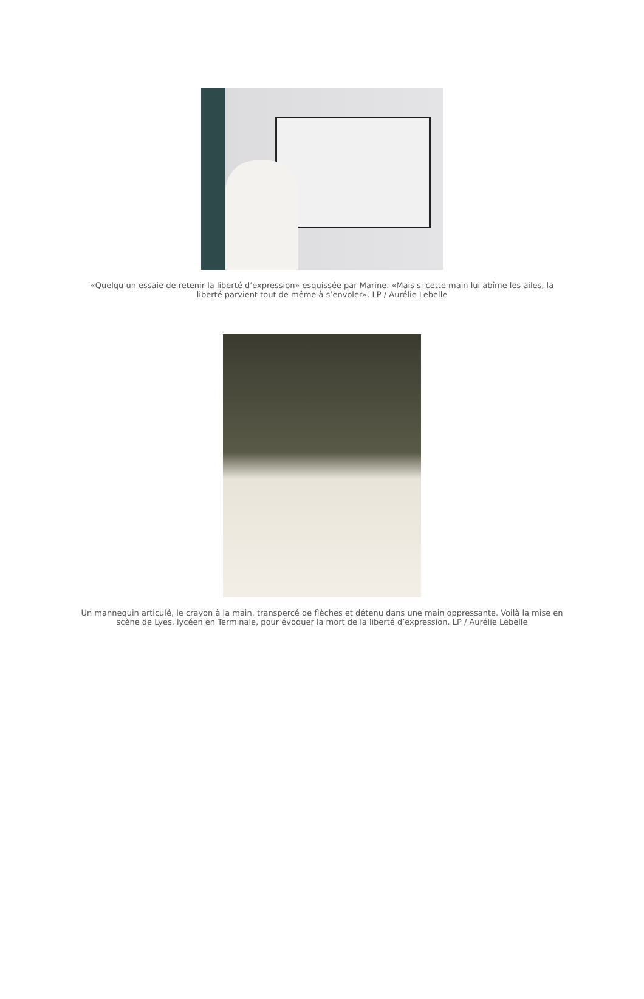«Quelqu’un essaie de retenir la liberté d’expression» esquissée par Marine. «Mais si cette main lui abîme les ailes, la liberté parvient tout de même à s’envoler». LP / Aurélie Lebelle
Un mannequin articulé, le crayon à la main, transpercé de flèches et détenu dans une main oppressante. Voilà la mise en scène de Lyes, lycéen en Terminale, pour évoquer la mort de la liberté d’expression. LP / Aurélie Lebelle